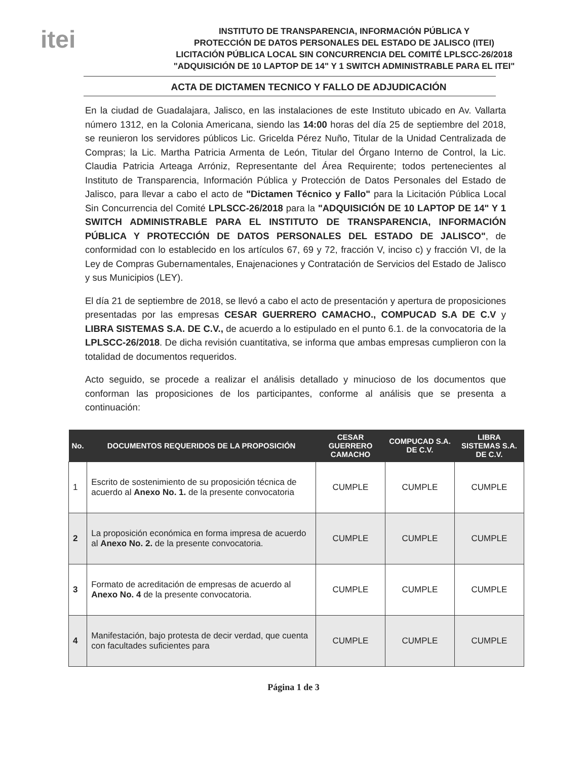itei
INSTITUTO DE TRANSPARENCIA, INFORMACIÓN PÚBLICA Y
PROTECCIÓN DE DATOS PERSONALES DEL ESTADO DE JALISCO (ITEI)
LICITACIÓN PÚBLICA LOCAL SIN CONCURRENCIA DEL COMITÉ LPLSCC-26/2018
"ADQUISICIÓN DE 10 LAPTOP DE 14" Y 1 SWITCH ADMINISTRABLE PARA EL ITEI"
ACTA DE DICTAMEN TECNICO Y FALLO DE ADJUDICACIÓN
En la ciudad de Guadalajara, Jalisco, en las instalaciones de este Instituto ubicado en Av. Vallarta número 1312, en la Colonia Americana, siendo las 14:00 horas del día 25 de septiembre del 2018, se reunieron los servidores públicos Lic. Gricelda Pérez Nuño, Titular de la Unidad Centralizada de Compras; la Lic. Martha Patricia Armenta de León, Titular del Órgano Interno de Control, la Lic. Claudia Patricia Arteaga Arróniz, Representante del Área Requirente; todos pertenecientes al Instituto de Transparencia, Información Pública y Protección de Datos Personales del Estado de Jalisco, para llevar a cabo el acto de "Dictamen Técnico y Fallo" para la Licitación Pública Local Sin Concurrencia del Comité LPLSCC-26/2018 para la "ADQUISICIÓN DE 10 LAPTOP DE 14" Y 1 SWITCH ADMINISTRABLE PARA EL INSTITUTO DE TRANSPARENCIA, INFORMACIÓN PÚBLICA Y PROTECCIÓN DE DATOS PERSONALES DEL ESTADO DE JALISCO", de conformidad con lo establecido en los artículos 67, 69 y 72, fracción V, inciso c) y fracción VI, de la Ley de Compras Gubernamentales, Enajenaciones y Contratación de Servicios del Estado de Jalisco y sus Municipios (LEY).
El día 21 de septiembre de 2018, se llevó a cabo el acto de presentación y apertura de proposiciones presentadas por las empresas CESAR GUERRERO CAMACHO., COMPUCAD S.A DE C.V y LIBRA SISTEMAS S.A. DE C.V., de acuerdo a lo estipulado en el punto 6.1. de la convocatoria de la LPLSCC-26/2018. De dicha revisión cuantitativa, se informa que ambas empresas cumplieron con la totalidad de documentos requeridos.
Acto seguido, se procede a realizar el análisis detallado y minucioso de los documentos que conforman las proposiciones de los participantes, conforme al análisis que se presenta a continuación:
| No. | DOCUMENTOS REQUERIDOS DE LA PROPOSICIÓN | CESAR GUERRERO CAMACHO | COMPUCAD S.A. DE C.V. | LIBRA SISTEMAS S.A. DE C.V. |
| --- | --- | --- | --- | --- |
| 1 | Escrito de sostenimiento de su proposición técnica de acuerdo al Anexo No. 1. de la presente convocatoria | CUMPLE | CUMPLE | CUMPLE |
| 2 | La proposición económica en forma impresa de acuerdo al Anexo No. 2. de la presente convocatoria. | CUMPLE | CUMPLE | CUMPLE |
| 3 | Formato de acreditación de empresas de acuerdo al Anexo No. 4 de la presente convocatoria. | CUMPLE | CUMPLE | CUMPLE |
| 4 | Manifestación, bajo protesta de decir verdad, que cuenta con facultades suficientes para | CUMPLE | CUMPLE | CUMPLE |
Página 1 de 3